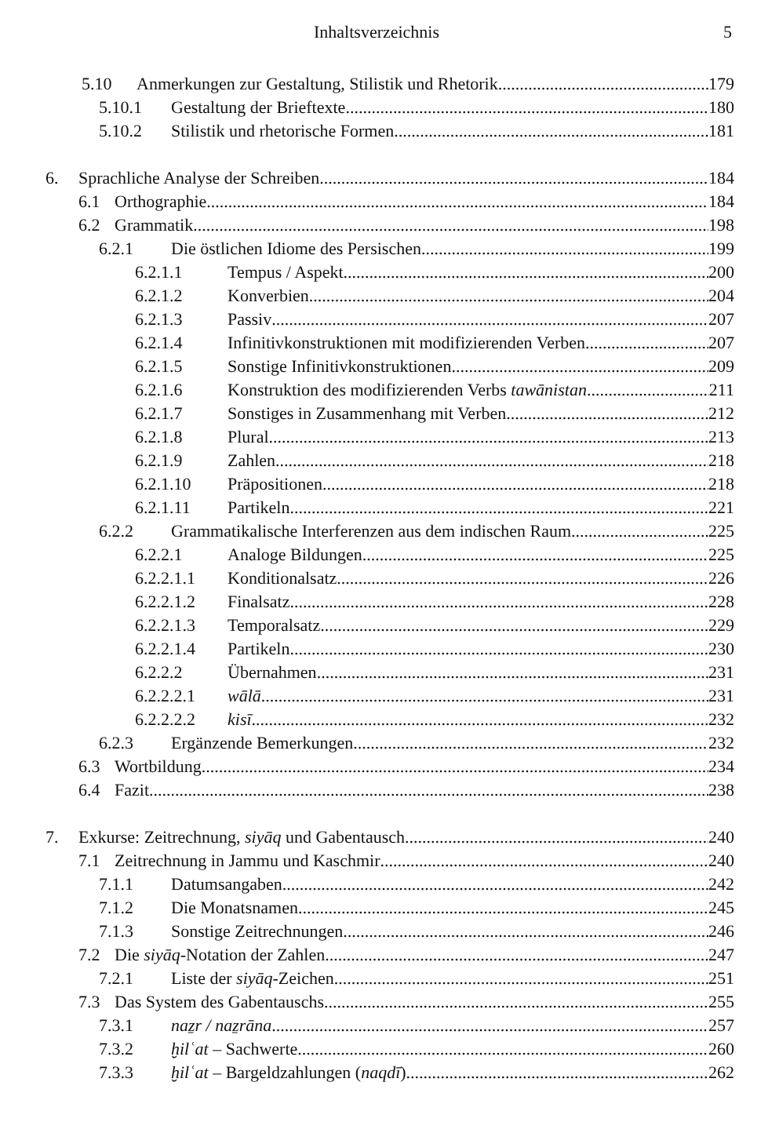Inhaltsverzeichnis 5
5.10 Anmerkungen zur Gestaltung, Stilistik und Rhetorik 179
5.10.1 Gestaltung der Brieftexte 180
5.10.2 Stilistik und rhetorische Formen 181
6. Sprachliche Analyse der Schreiben 184
6.1 Orthographie 184
6.2 Grammatik 198
6.2.1 Die östlichen Idiome des Persischen 199
6.2.1.1 Tempus / Aspekt 200
6.2.1.2 Konverbien 204
6.2.1.3 Passiv 207
6.2.1.4 Infinitivkonstruktionen mit modifizierenden Verben 207
6.2.1.5 Sonstige Infinitivkonstruktionen 209
6.2.1.6 Konstruktion des modifizierenden Verbs tawānistan 211
6.2.1.7 Sonstiges in Zusammenhang mit Verben 212
6.2.1.8 Plural 213
6.2.1.9 Zahlen 218
6.2.1.10 Präpositionen 218
6.2.1.11 Partikeln 221
6.2.2 Grammatikalische Interferenzen aus dem indischen Raum 225
6.2.2.1 Analoge Bildungen 225
6.2.2.1.1 Konditionalsatz 226
6.2.2.1.2 Finalsatz 228
6.2.2.1.3 Temporalsatz 229
6.2.2.1.4 Partikeln 230
6.2.2.2 Übernahmen 231
6.2.2.2.1 wālā 231
6.2.2.2.2 kisī 232
6.2.3 Ergänzende Bemerkungen 232
6.3 Wortbildung 234
6.4 Fazit 238
7. Exkurse: Zeitrechnung, siyāq und Gabentausch 240
7.1 Zeitrechnung in Jammu und Kaschmir 240
7.1.1 Datumsangaben 242
7.1.2 Die Monatsnamen 245
7.1.3 Sonstige Zeitrechnungen 246
7.2 Die siyāq-Notation der Zahlen 247
7.2.1 Liste der siyāq-Zeichen 251
7.3 Das System des Gabentauschs 255
7.3.1 naẕr / naẕrāna 257
7.3.2 ḫilʿat – Sachwerte 260
7.3.3 ḫilʿat – Bargeldzahlungen (naqdī) 262